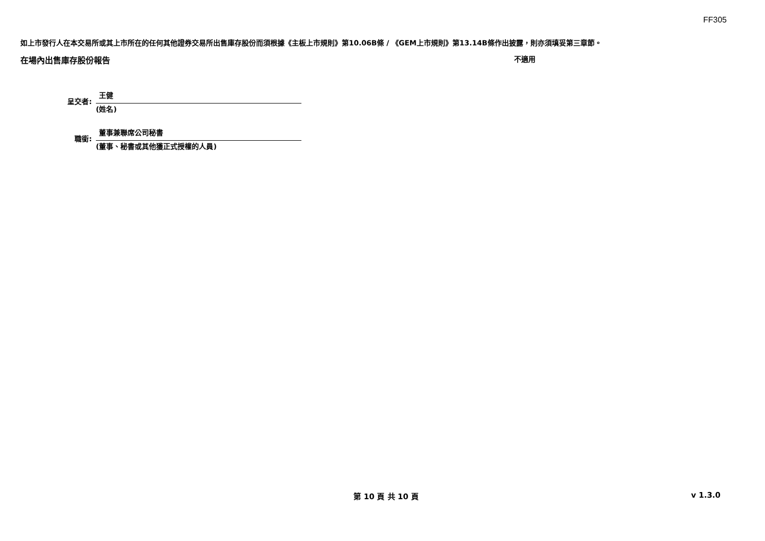FF305
如上市發行人在本交易所或其上市所在的任何其他證券交易所出售庫存股份而須根據《主板上市規則》第10.06B條 / 《GEM上市規則》第13.14B條作出披露，則亦須填妥第三章節。
在場內出售庫存股份報告 不適用
呈交者:
王健
(姓名)
職銜:
董事兼聯席公司秘書
(董事、秘書或其他獲正式授權的人員)
第 10 頁 共 10 頁 v 1.3.0